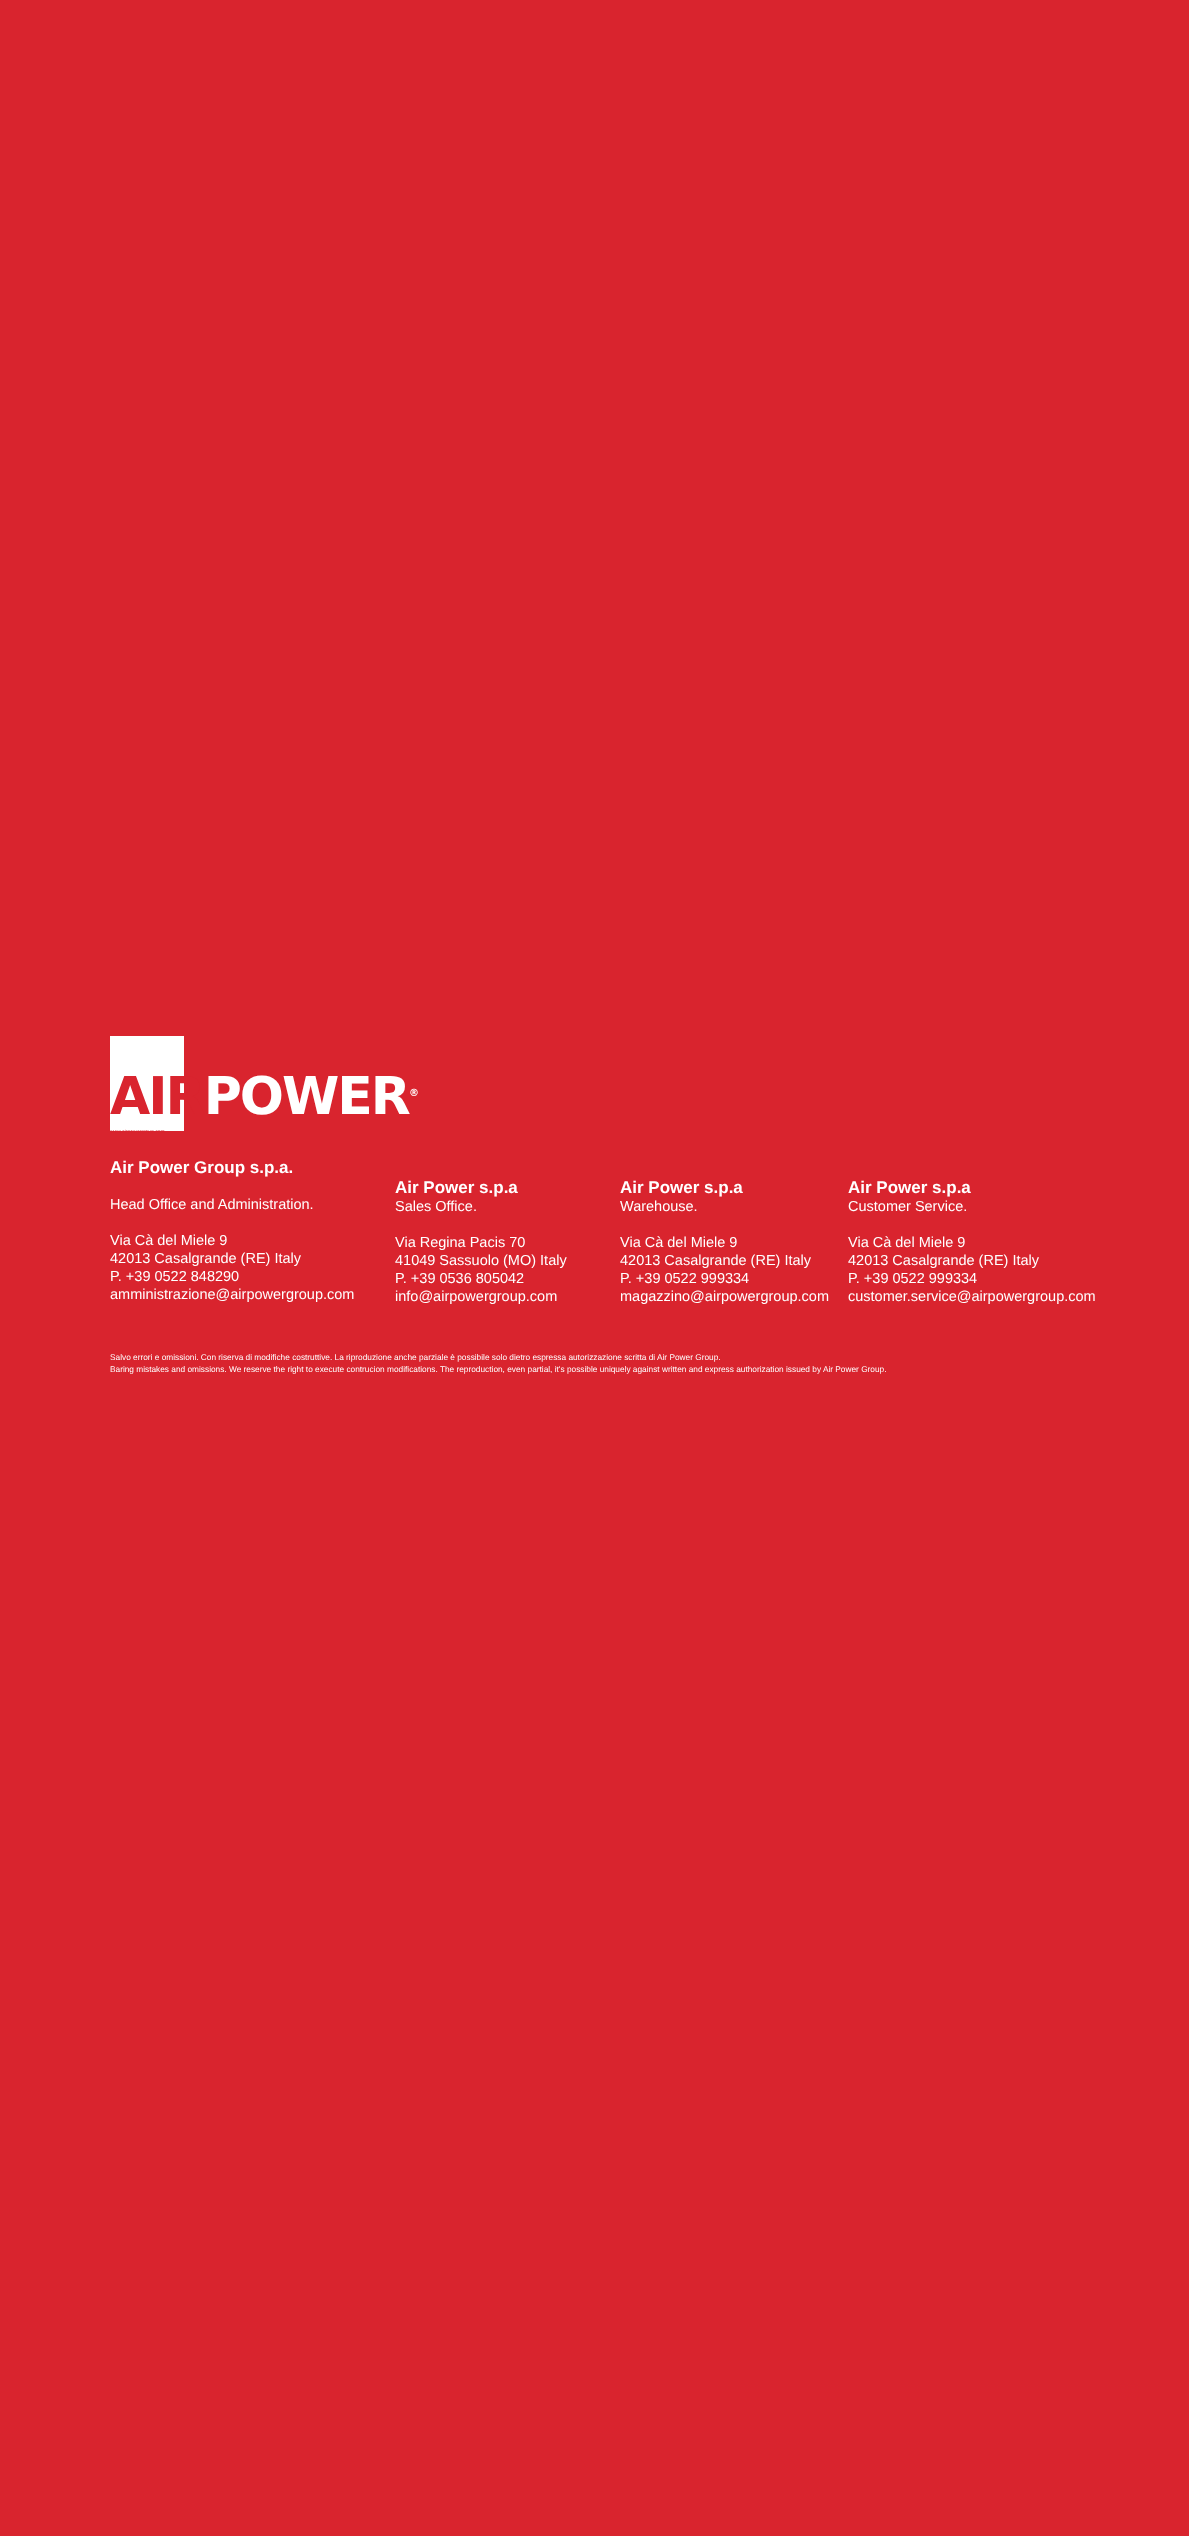AIRPOWER<sup>®</sup>
www.airpowergroup.com
Air Power Group s.p.a.
Head Office and Administration.
Via Cà del Miele 9
42013 Casalgrande (RE) Italy
P. +39 0522 848290
amministrazione@airpowergroup.com
Air Power s.p.a
Sales Office.
Via Regina Pacis 70
41049 Sassuolo (MO) Italy
P. +39 0536 805042
info@airpowergroup.com
Air Power s.p.a
Warehouse.
Via Cà del Miele 9
42013 Casalgrande (RE) Italy
P. +39 0522 999334
magazzino@airpowergroup.com
Air Power s.p.a
Customer Service.
Via Cà del Miele 9
42013 Casalgrande (RE) Italy
P. +39 0522 999334
customer.service@airpowergroup.com
Salvo errori e omissioni. Con riserva di modifiche costruttive. La riproduzione anche parziale è possibile solo dietro espressa autorizzazione scritta di Air Power Group.
Baring mistakes and omissions. We reserve the right to execute contrucion modifications. The reproduction, even partial, it's possible uniquely against written and express authorization issued by Air Power Group.